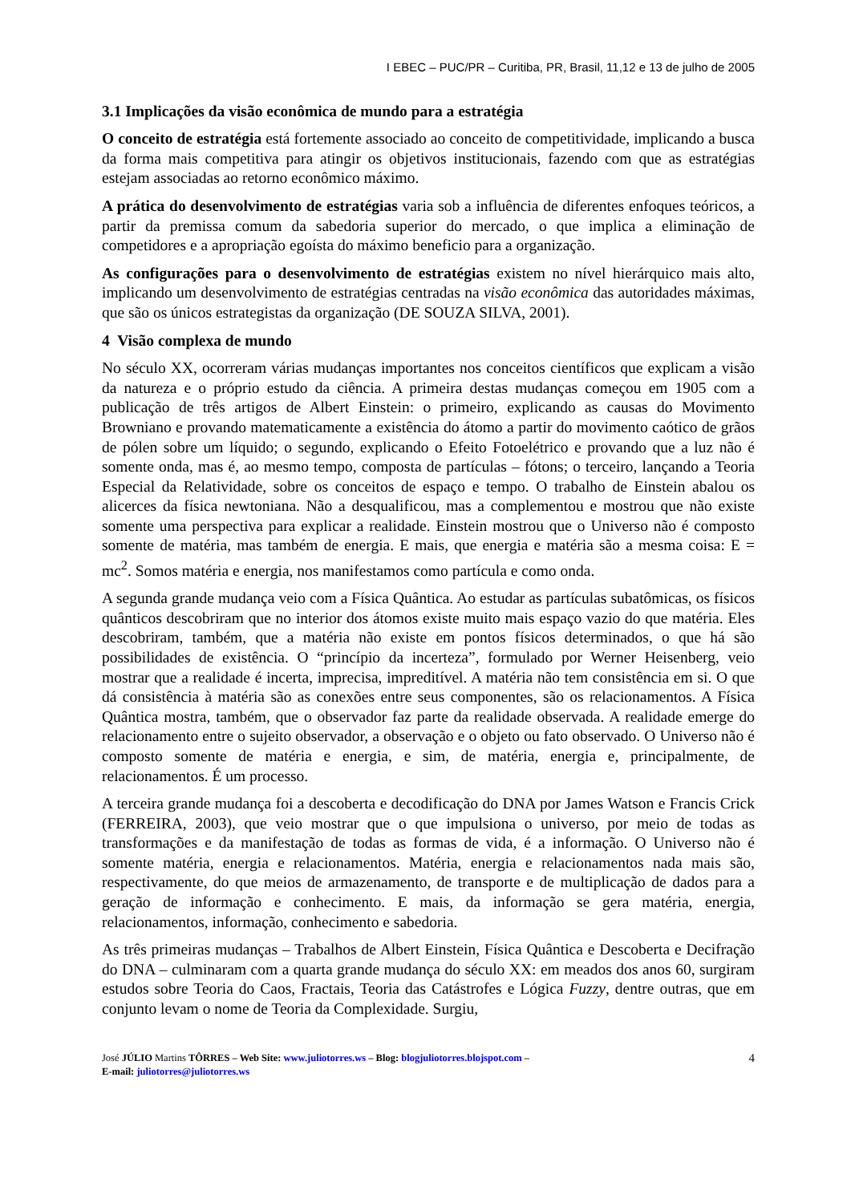I EBEC – PUC/PR – Curitiba, PR, Brasil, 11,12 e 13 de julho de 2005
3.1 Implicações da visão econômica de mundo para a estratégia
O conceito de estratégia está fortemente associado ao conceito de competitividade, implicando a busca da forma mais competitiva para atingir os objetivos institucionais, fazendo com que as estratégias estejam associadas ao retorno econômico máximo.
A prática do desenvolvimento de estratégias varia sob a influência de diferentes enfoques teóricos, a partir da premissa comum da sabedoria superior do mercado, o que implica a eliminação de competidores e a apropriação egoísta do máximo beneficio para a organização.
As configurações para o desenvolvimento de estratégias existem no nível hierárquico mais alto, implicando um desenvolvimento de estratégias centradas na visão econômica das autoridades máximas, que são os únicos estrategistas da organização (DE SOUZA SILVA, 2001).
4 Visão complexa de mundo
No século XX, ocorreram várias mudanças importantes nos conceitos científicos que explicam a visão da natureza e o próprio estudo da ciência. A primeira destas mudanças começou em 1905 com a publicação de três artigos de Albert Einstein: o primeiro, explicando as causas do Movimento Browniano e provando matematicamente a existência do átomo a partir do movimento caótico de grãos de pólen sobre um líquido; o segundo, explicando o Efeito Fotoelétrico e provando que a luz não é somente onda, mas é, ao mesmo tempo, composta de partículas – fótons; o terceiro, lançando a Teoria Especial da Relatividade, sobre os conceitos de espaço e tempo. O trabalho de Einstein abalou os alicerces da física newtoniana. Não a desqualificou, mas a complementou e mostrou que não existe somente uma perspectiva para explicar a realidade. Einstein mostrou que o Universo não é composto somente de matéria, mas também de energia. E mais, que energia e matéria são a mesma coisa: E = mc<sup>2</sup>. Somos matéria e energia, nos manifestamos como partícula e como onda.
A segunda grande mudança veio com a Física Quântica. Ao estudar as partículas subatômicas, os físicos quânticos descobriram que no interior dos átomos existe muito mais espaço vazio do que matéria. Eles descobriram, também, que a matéria não existe em pontos físicos determinados, o que há são possibilidades de existência. O “princípio da incerteza”, formulado por Werner Heisenberg, veio mostrar que a realidade é incerta, imprecisa, impreditível. A matéria não tem consistência em si. O que dá consistência à matéria são as conexões entre seus componentes, são os relacionamentos. A Física Quântica mostra, também, que o observador faz parte da realidade observada. A realidade emerge do relacionamento entre o sujeito observador, a observação e o objeto ou fato observado. O Universo não é composto somente de matéria e energia, e sim, de matéria, energia e, principalmente, de relacionamentos. É um processo.
A terceira grande mudança foi a descoberta e decodificação do DNA por James Watson e Francis Crick (FERREIRA, 2003), que veio mostrar que o que impulsiona o universo, por meio de todas as transformações e da manifestação de todas as formas de vida, é a informação. O Universo não é somente matéria, energia e relacionamentos. Matéria, energia e relacionamentos nada mais são, respectivamente, do que meios de armazenamento, de transporte e de multiplicação de dados para a geração de informação e conhecimento. E mais, da informação se gera matéria, energia, relacionamentos, informação, conhecimento e sabedoria.
As três primeiras mudanças – Trabalhos de Albert Einstein, Física Quântica e Descoberta e Decifração do DNA – culminaram com a quarta grande mudança do século XX: em meados dos anos 60, surgiram estudos sobre Teoria do Caos, Fractais, Teoria das Catástrofes e Lógica Fuzzy, dentre outras, que em conjunto levam o nome de Teoria da Complexidade. Surgiu,
José JÚLIO Martins TÔRRES – Web Site: www.juliotorres.ws – Blog: blogjuliotorres.blojspot.com –
E-mail: juliotorres@juliotorres.ws
4